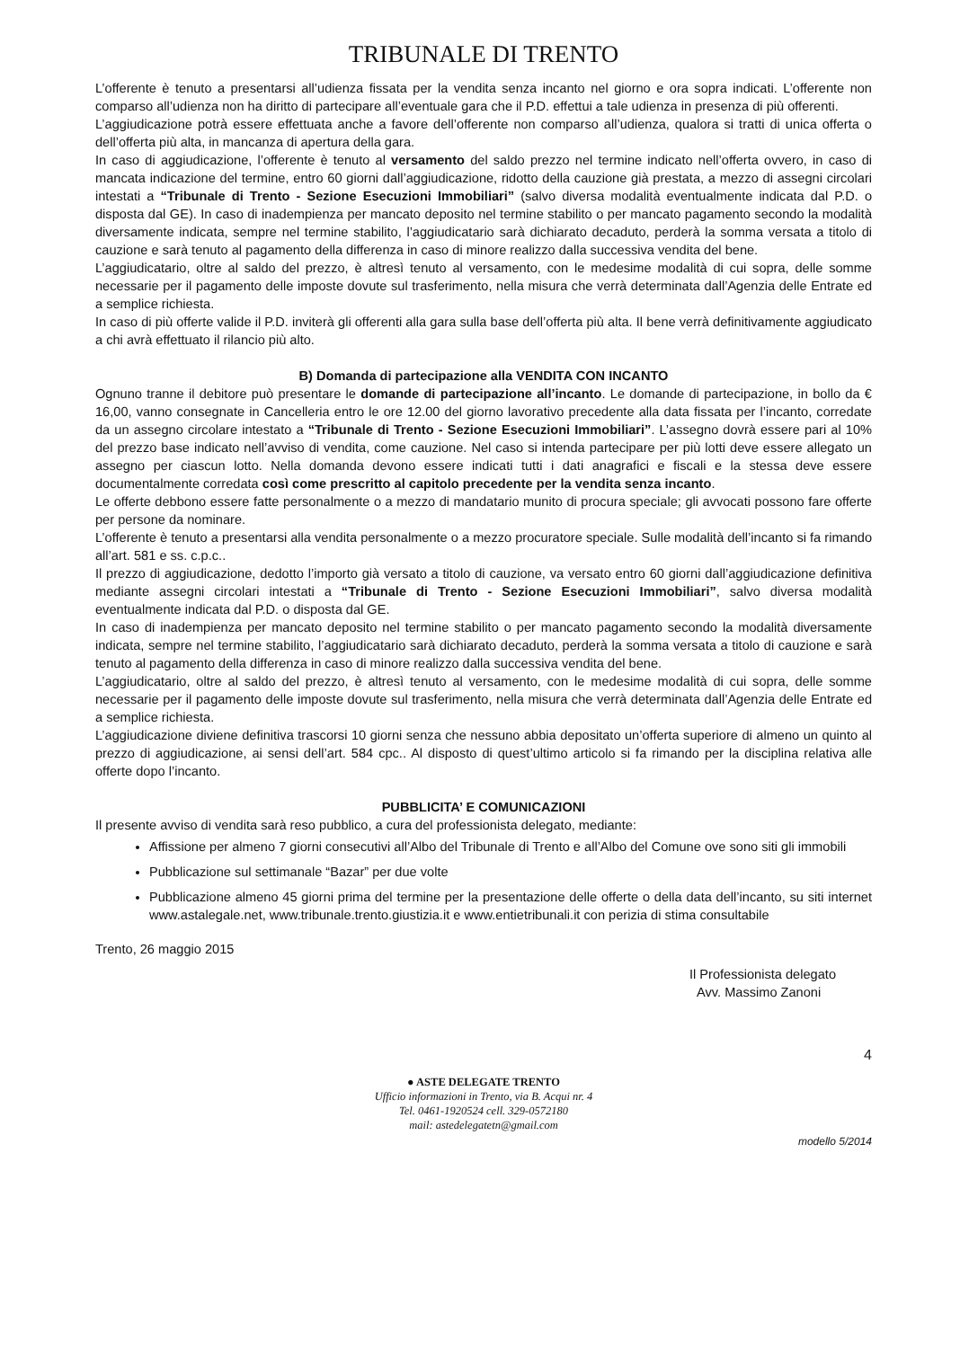TRIBUNALE DI TRENTO
L’offerente è tenuto a presentarsi all’udienza fissata per la vendita senza incanto nel giorno e ora sopra indicati. L’offerente non comparso all’udienza non ha diritto di partecipare all’eventuale gara che il P.D. effettui a tale udienza in presenza di più offerenti.
L’aggiudicazione potrà essere effettuata anche a favore dell’offerente non comparso all’udienza, qualora si tratti di unica offerta o dell’offerta più alta, in mancanza di apertura della gara.
In caso di aggiudicazione, l’offerente è tenuto al versamento del saldo prezzo nel termine indicato nell’offerta ovvero, in caso di mancata indicazione del termine, entro 60 giorni dall’aggiudicazione, ridotto della cauzione già prestata, a mezzo di assegni circolari intestati a “Tribunale di Trento - Sezione Esecuzioni Immobiliari” (salvo diversa modalità eventualmente indicata dal P.D. o disposta dal GE). In caso di inadempienza per mancato deposito nel termine stabilito o per mancato pagamento secondo la modalità diversamente indicata, sempre nel termine stabilito, l’aggiudicatario sarà dichiarato decaduto, perderà la somma versata a titolo di cauzione e sarà tenuto al pagamento della differenza in caso di minore realizzo dalla successiva vendita del bene.
L’aggiudicatario, oltre al saldo del prezzo, è altresì tenuto al versamento, con le medesime modalità di cui sopra, delle somme necessarie per il pagamento delle imposte dovute sul trasferimento, nella misura che verrà determinata dall’Agenzia delle Entrate ed a semplice richiesta.
In caso di più offerte valide il P.D. inviterà gli offerenti alla gara sulla base dell’offerta più alta. Il bene verrà definitivamente aggiudicato a chi avrà effettuato il rilancio più alto.
B) Domanda di partecipazione alla VENDITA CON INCANTO
Ognuno tranne il debitore può presentare le domande di partecipazione all’incanto. Le domande di partecipazione, in bollo da € 16,00, vanno consegnate in Cancelleria entro le ore 12.00 del giorno lavorativo precedente alla data fissata per l’incanto, corredate da un assegno circolare intestato a “Tribunale di Trento - Sezione Esecuzioni Immobiliari”. L’assegno dovrà essere pari al 10% del prezzo base indicato nell’avviso di vendita, come cauzione. Nel caso si intenda partecipare per più lotti deve essere allegato un assegno per ciascun lotto. Nella domanda devono essere indicati tutti i dati anagrafici e fiscali e la stessa deve essere documentalmente corredata così come prescritto al capitolo precedente per la vendita senza incanto.
Le offerte debbono essere fatte personalmente o a mezzo di mandatario munito di procura speciale; gli avvocati possono fare offerte per persone da nominare.
L’offerente è tenuto a presentarsi alla vendita personalmente o a mezzo procuratore speciale. Sulle modalità dell’incanto si fa rimando all’art. 581 e ss. c.p.c..
Il prezzo di aggiudicazione, dedotto l’importo già versato a titolo di cauzione, va versato entro 60 giorni dall’aggiudicazione definitiva mediante assegni circolari intestati a “Tribunale di Trento - Sezione Esecuzioni Immobiliari”, salvo diversa modalità eventualmente indicata dal P.D. o disposta dal GE.
In caso di inadempienza per mancato deposito nel termine stabilito o per mancato pagamento secondo la modalità diversamente indicata, sempre nel termine stabilito, l’aggiudicatario sarà dichiarato decaduto, perderà la somma versata a titolo di cauzione e sarà tenuto al pagamento della differenza in caso di minore realizzo dalla successiva vendita del bene.
L’aggiudicatario, oltre al saldo del prezzo, è altresì tenuto al versamento, con le medesime modalità di cui sopra, delle somme necessarie per il pagamento delle imposte dovute sul trasferimento, nella misura che verrà determinata dall’Agenzia delle Entrate ed a semplice richiesta.
L’aggiudicazione diviene definitiva trascorsi 10 giorni senza che nessuno abbia depositato un’offerta superiore di almeno un quinto al prezzo di aggiudicazione, ai sensi dell’art. 584 cpc.. Al disposto di quest’ultimo articolo si fa rimando per la disciplina relativa alle offerte dopo l’incanto.
PUBBLICITA’ E COMUNICAZIONI
Il presente avviso di vendita sarà reso pubblico, a cura del professionista delegato, mediante:
Affissione per almeno 7 giorni consecutivi all’Albo del Tribunale di Trento e all’Albo del Comune ove sono siti gli immobili
Pubblicazione sul settimanale “Bazar” per due volte
Pubblicazione almeno 45 giorni prima del termine per la presentazione delle offerte o della data dell’incanto, su siti internet www.astalegale.net, www.tribunale.trento.giustizia.it e www.entietribunali.it con perizia di stima consultabile
Trento, 26 maggio 2015
Il Professionista delegato
Avv. Massimo Zanoni
4
● ASTE DELEGATE TRENTO
Ufficio informazioni in Trento, via B. Acqui nr. 4
Tel. 0461-1920524 cell. 329-0572180
mail: astedelegatetn@gmail.com
modello 5/2014